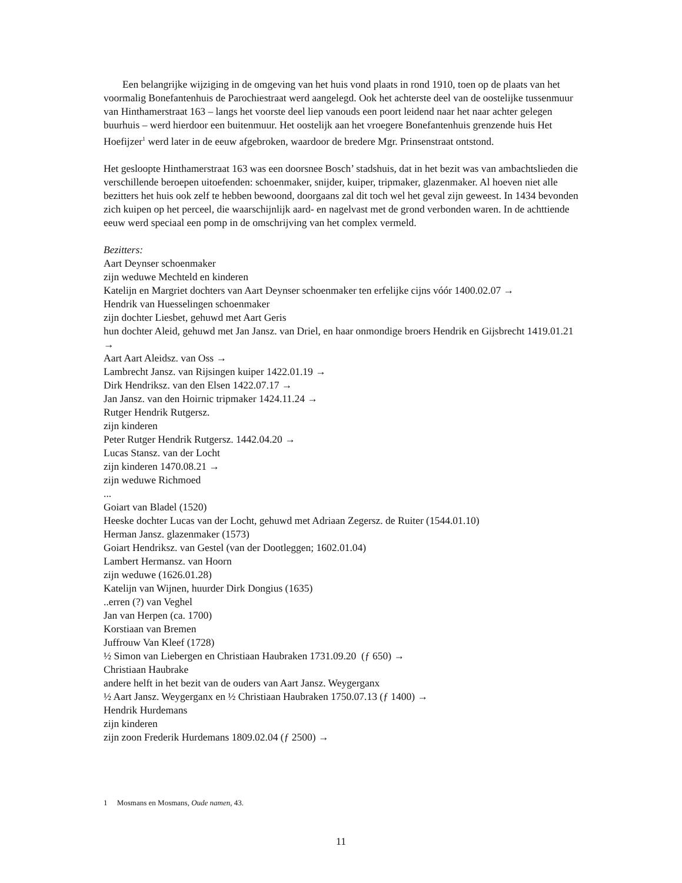Een belangrijke wijziging in de omgeving van het huis vond plaats in rond 1910, toen op de plaats van het voormalig Bonefantenhuis de Parochiestraat werd aangelegd. Ook het achterste deel van de oostelijke tussenmuur van Hinthamerstraat 163 – langs het voorste deel liep vanouds een poort leidend naar het naar achter gelegen buurhuis – werd hierdoor een buitenmuur. Het oostelijk aan het vroegere Bonefantenhuis grenzende huis Het Hoefijzer<sup>1</sup> werd later in de eeuw afgebroken, waardoor de bredere Mgr. Prinsenstraat ontstond.
Het gesloopte Hinthamerstraat 163 was een doorsnee Bosch’ stadshuis, dat in het bezit was van ambachtslieden die verschillende beroepen uitoefenden: schoenmaker, snijder, kuiper, tripmaker, glazenmaker. Al hoeven niet alle bezitters het huis ook zelf te hebben bewoond, doorgaans zal dit toch wel het geval zijn geweest. In 1434 bevonden zich kuipen op het perceel, die waarschijnlijk aard- en nagelvast met de grond verbonden waren. In de achttiende eeuw werd speciaal een pomp in de omschrijving van het complex vermeld.
Bezitters:
Aart Deynser schoenmaker
zijn weduwe Mechteld en kinderen
Katelijn en Margriet dochters van Aart Deynser schoenmaker ten erfelijke cijns vóór 1400.02.07 →
Hendrik van Huesselingen schoenmaker
zijn dochter Liesbet, gehuwd met Aart Geris
hun dochter Aleid, gehuwd met Jan Jansz. van Driel, en haar onmondige broers Hendrik en Gijsbrecht 1419.01.21 →
Aart Aart Aleidsz. van Oss →
Lambrecht Jansz. van Rijsingen kuiper 1422.01.19 →
Dirk Hendriksz. van den Elsen 1422.07.17 →
Jan Jansz. van den Hoirnic tripmaker 1424.11.24 →
Rutger Hendrik Rutgersz.
zijn kinderen
Peter Rutger Hendrik Rutgersz. 1442.04.20 →
Lucas Stansz. van der Locht
zijn kinderen 1470.08.21 →
zijn weduwe Richmoed
...
Goiart van Bladel (1520)
Heeske dochter Lucas van der Locht, gehuwd met Adriaan Zegersz. de Ruiter (1544.01.10)
Herman Jansz. glazenmaker (1573)
Goiart Hendriksz. van Gestel (van der Dootleggen; 1602.01.04)
Lambert Hermansz. van Hoorn
zijn weduwe (1626.01.28)
Katelijn van Wijnen, huurder Dirk Dongius (1635)
..erren (?) van Veghel
Jan van Herpen (ca. 1700)
Korstiaan van Bremen
Juffrouw Van Kleef (1728)
½ Simon van Liebergen en Christiaan Haubraken 1731.09.20 (ƒ 650) →
Christiaan Haubrake
andere helft in het bezit van de ouders van Aart Jansz. Weygerganx
½ Aart Jansz. Weygerganx en ½ Christiaan Haubraken 1750.07.13 (ƒ 1400) →
Hendrik Hurdemans
zijn kinderen
zijn zoon Frederik Hurdemans 1809.02.04 (ƒ 2500) →
1 Mosmans en Mosmans, Oude namen, 43.
11